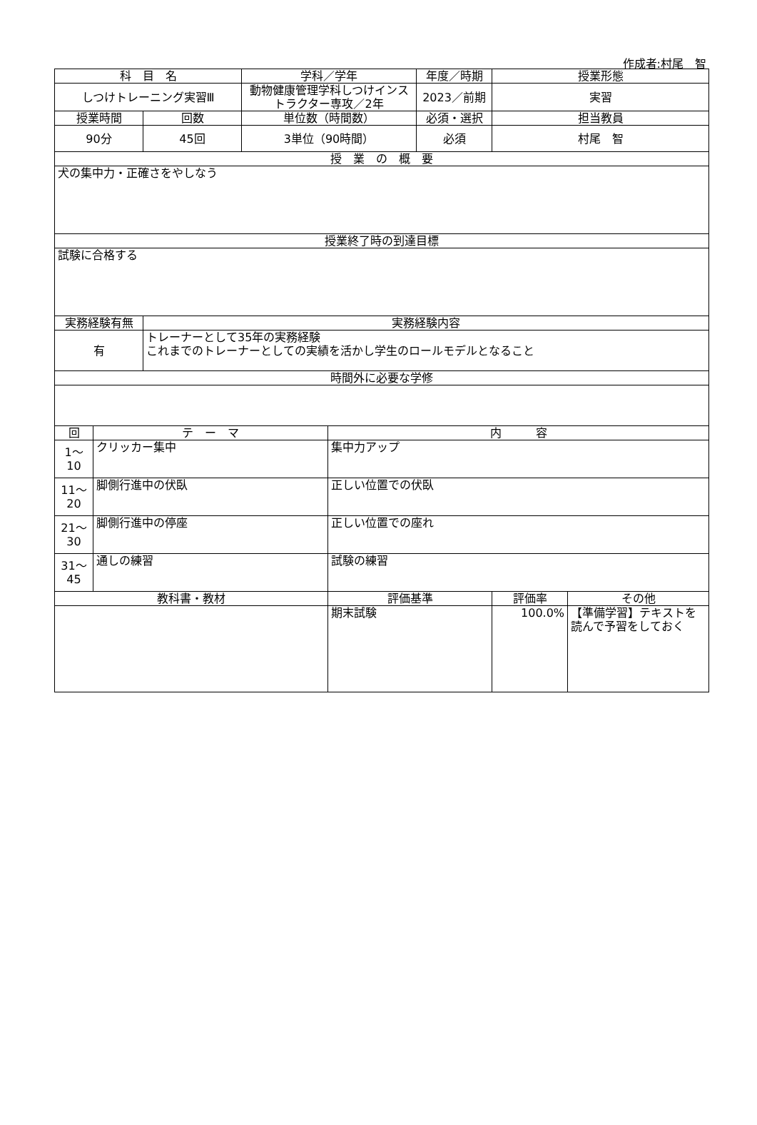作成者:村尾　智
| 科 目 名 | | | 学科／学年 | | 年度／時期 | 授業形態 | |
| --- | --- | --- | --- | --- | --- | --- | --- |
| しつけトレーニング実習Ⅲ | | | 動物健康管理学科しつけインストラクター専攻／2年 | | 2023／前期 | 実習 | |
| 授業時間 | | 回数 | 単位数（時間数） | | 必須・選択 | 担当教員 | |
| 90分 | | 45回 | 3単位（90時間） | | 必須 | 村尾 智 | |
| 授 業 の 概 要 | | | | | | | |
| 犬の集中力・正確さをやしなう | | | | | | | |
| 授業終了時の到達目標 | | | | | | | |
| 試験に合格する | | | | | | | |
| 実務経験有無 | | 実務経験内容 | | | | | |
| 有 | | トレーナーとして35年の実務経験 これまでのトレーナーとしての実績を活かし学生のロールモデルとなること | | | | | |
| 時間外に必要な学修 | | | | | | | |
| 回 | テ ー マ | | | 内 容 | | | |
| 1～ 10 | クリッカー集中 | | | 集中力アップ | | | |
| 11～ 20 | 脚側行進中の伏臥 | | | 正しい位置での伏臥 | | | |
| 21～ 30 | 脚側行進中の停座 | | | 正しい位置での座れ | | | |
| 31～ 45 | 通しの練習 | | | 試験の練習 | | | |
| 教科書・教材 | | | | 評価基準 | | 評価率 | その他 |
| | | | | 期末試験 | | 100.0% | 【準備学習】テキストを読んで予習をしておく |